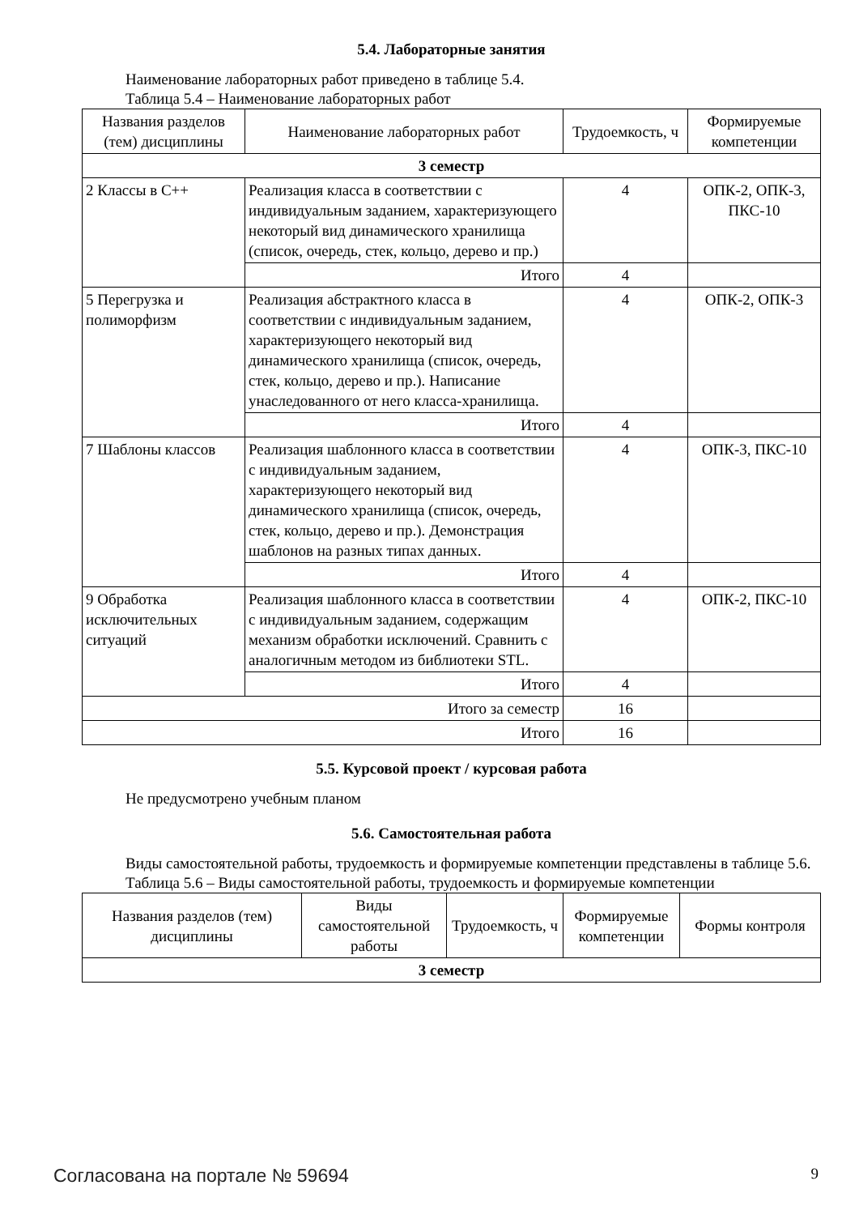5.4. Лабораторные занятия
Наименование лабораторных работ приведено в таблице 5.4.
Таблица 5.4 – Наименование лабораторных работ
| Названия разделов (тем) дисциплины | Наименование лабораторных работ | Трудоемкость, ч | Формируемые компетенции |
| 3 семестр | | | |
| 2 Классы в С++ | Реализация класса в соответствии с индивидуальным заданием, характеризующего некоторый вид динамического хранилища (список, очередь, стек, кольцо, дерево и пр.) | 4 | ОПК-2, ОПК-3, ПКС-10 |
| | Итого | 4 | |
| 5 Перегрузка и полиморфизм | Реализация абстрактного класса в соответствии с индивидуальным заданием, характеризующего некоторый вид динамического хранилища (список, очередь, стек, кольцо, дерево и пр.). Написание унаследованного от него класса-хранилища. | 4 | ОПК-2, ОПК-3 |
| | Итого | 4 | |
| 7 Шаблоны классов | Реализация шаблонного класса в соответствии с индивидуальным заданием, характеризующего некоторый вид динамического хранилища (список, очередь, стек, кольцо, дерево и пр.). Демонстрация шаблонов на разных типах данных. | 4 | ОПК-3, ПКС-10 |
| | Итого | 4 | |
| 9 Обработка исключительных ситуаций | Реализация шаблонного класса в соответствии с индивидуальным заданием, содержащим механизм обработки исключений. Сравнить с аналогичным методом из библиотеки STL. | 4 | ОПК-2, ПКС-10 |
| | Итого | 4 | |
| Итого за семестр | | 16 | |
| Итого | | 16 | |
5.5. Курсовой проект / курсовая работа
Не предусмотрено учебным планом
5.6. Самостоятельная работа
Виды самостоятельной работы, трудоемкость и формируемые компетенции представлены в таблице 5.6.
Таблица 5.6 – Виды самостоятельной работы, трудоемкость и формируемые компетенции
| Названия разделов (тем) дисциплины | Виды самостоятельной работы | Трудоемкость, ч | Формируемые компетенции | Формы контроля |
| 3 семестр | | | | |
Согласована на портале № 59694 9